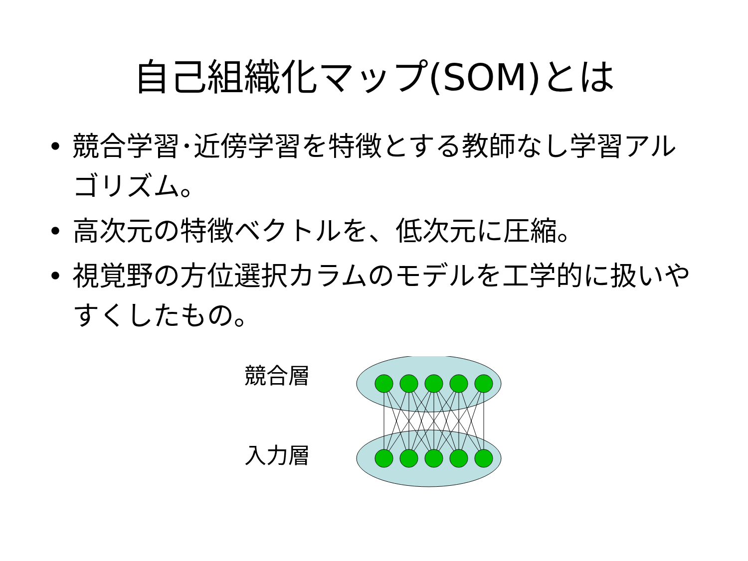自己組織化マップ(SOM)とは
• 競合学習･近傍学習を特徴とする教師なし学習アルゴリズム。
• 高次元の特徴ベクトルを、低次元に圧縮。
• 視覚野の方位選択カラムのモデルを工学的に扱いやすくしたもの。
競合層
入力層